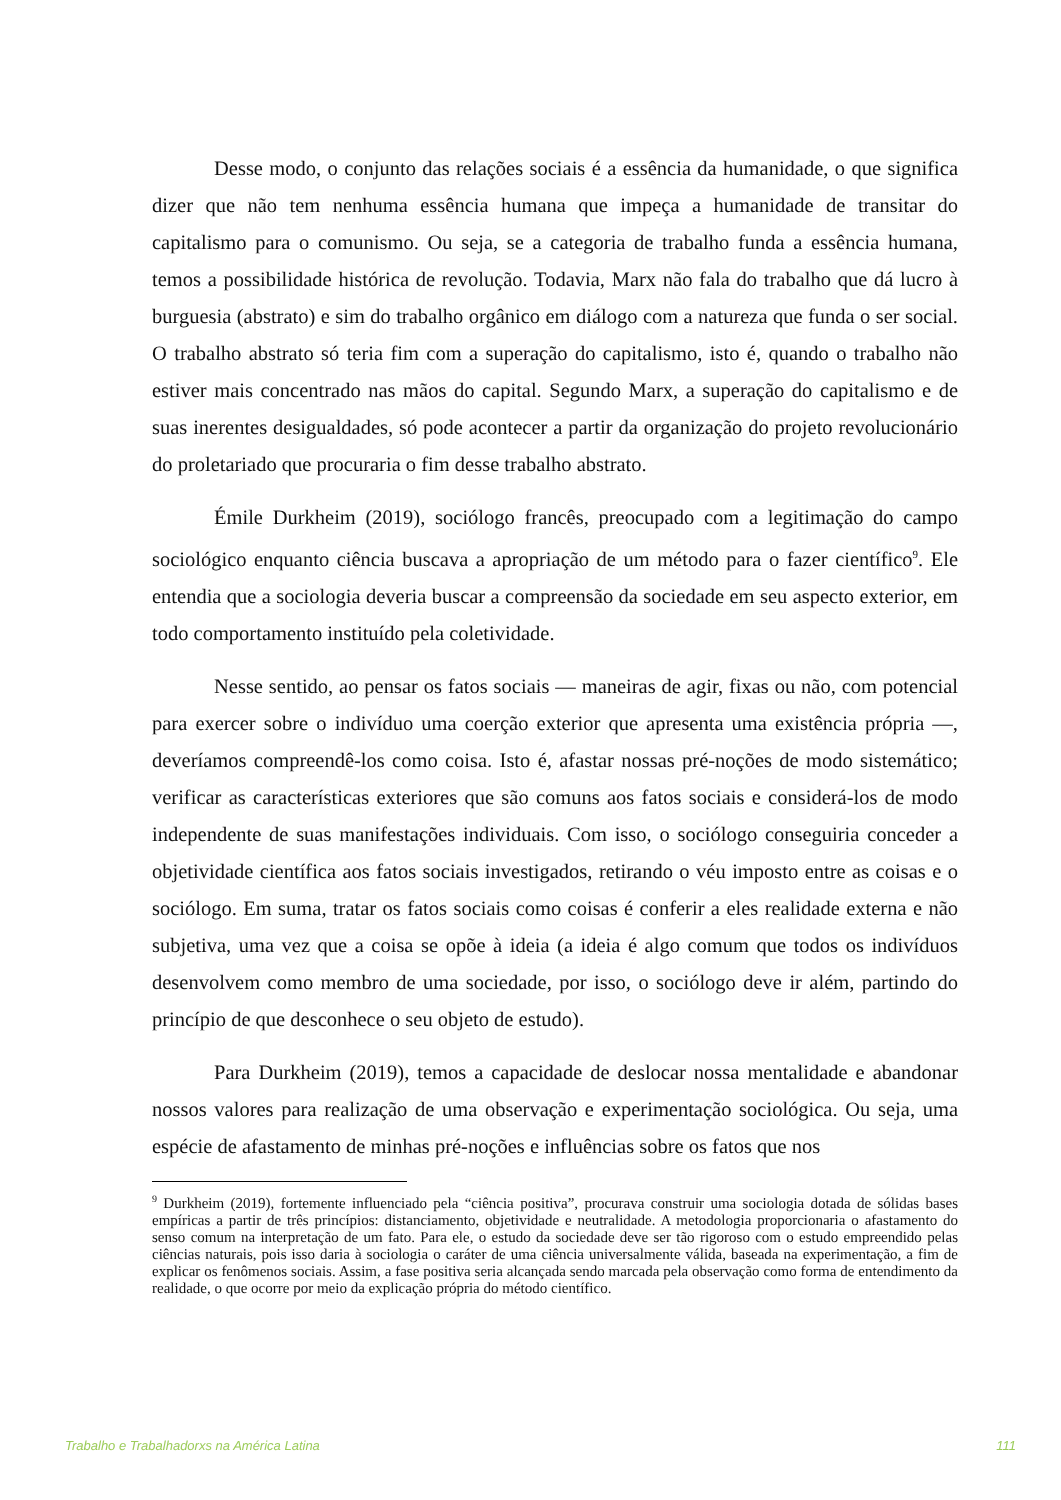Desse modo, o conjunto das relações sociais é a essência da humanidade, o que significa dizer que não tem nenhuma essência humana que impeça a humanidade de transitar do capitalismo para o comunismo. Ou seja, se a categoria de trabalho funda a essência humana, temos a possibilidade histórica de revolução. Todavia, Marx não fala do trabalho que dá lucro à burguesia (abstrato) e sim do trabalho orgânico em diálogo com a natureza que funda o ser social. O trabalho abstrato só teria fim com a superação do capitalismo, isto é, quando o trabalho não estiver mais concentrado nas mãos do capital. Segundo Marx, a superação do capitalismo e de suas inerentes desigualdades, só pode acontecer a partir da organização do projeto revolucionário do proletariado que procuraria o fim desse trabalho abstrato.
Émile Durkheim (2019), sociólogo francês, preocupado com a legitimação do campo sociológico enquanto ciência buscava a apropriação de um método para o fazer científico<sup>9</sup>. Ele entendia que a sociologia deveria buscar a compreensão da sociedade em seu aspecto exterior, em todo comportamento instituído pela coletividade.
Nesse sentido, ao pensar os fatos sociais — maneiras de agir, fixas ou não, com potencial para exercer sobre o indivíduo uma coerção exterior que apresenta uma existência própria —, deveríamos compreendê-los como coisa. Isto é, afastar nossas pré-noções de modo sistemático; verificar as características exteriores que são comuns aos fatos sociais e considerá-los de modo independente de suas manifestações individuais. Com isso, o sociólogo conseguiria conceder a objetividade científica aos fatos sociais investigados, retirando o véu imposto entre as coisas e o sociólogo. Em suma, tratar os fatos sociais como coisas é conferir a eles realidade externa e não subjetiva, uma vez que a coisa se opõe à ideia (a ideia é algo comum que todos os indivíduos desenvolvem como membro de uma sociedade, por isso, o sociólogo deve ir além, partindo do princípio de que desconhece o seu objeto de estudo).
Para Durkheim (2019), temos a capacidade de deslocar nossa mentalidade e abandonar nossos valores para realização de uma observação e experimentação sociológica. Ou seja, uma espécie de afastamento de minhas pré-noções e influências sobre os fatos que nos
<sup>9</sup> Durkheim (2019), fortemente influenciado pela “ciência positiva”, procurava construir uma sociologia dotada de sólidas bases empíricas a partir de três princípios: distanciamento, objetividade e neutralidade. A metodologia proporcionaria o afastamento do senso comum na interpretação de um fato. Para ele, o estudo da sociedade deve ser tão rigoroso com o estudo empreendido pelas ciências naturais, pois isso daria à sociologia o caráter de uma ciência universalmente válida, baseada na experimentação, a fim de explicar os fenômenos sociais. Assim, a fase positiva seria alcançada sendo marcada pela observação como forma de entendimento da realidade, o que ocorre por meio da explicação própria do método científico.
Trabalho e Trabalhadorxs na América Latina 111